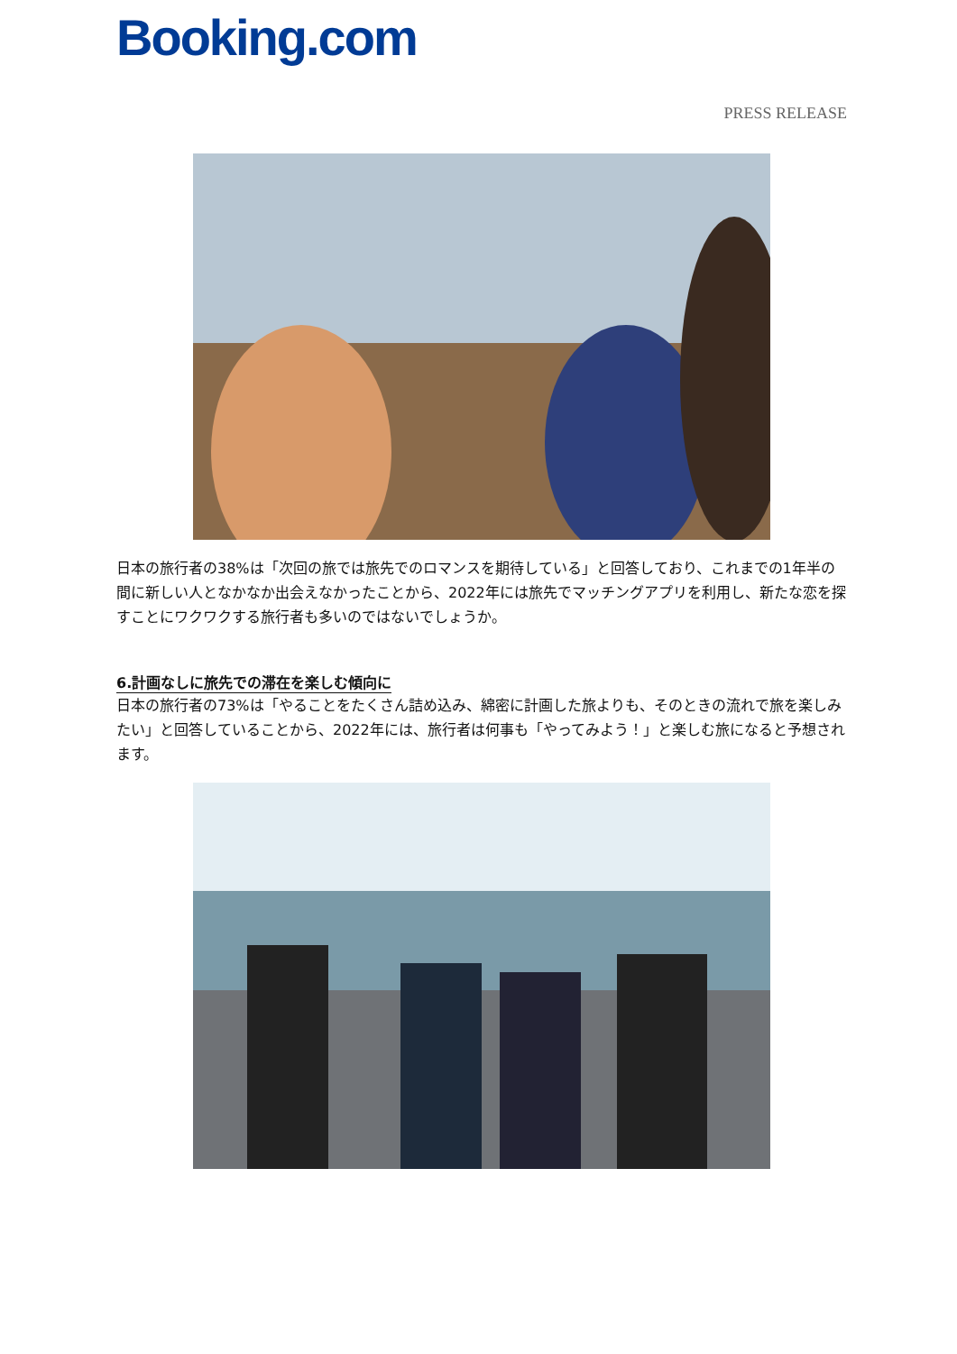Booking.com
PRESS RELEASE
日本の旅行者の38%は「次回の旅では旅先でのロマンスを期待している」と回答しており、これまでの1年半の間に新しい人となかなか出会えなかったことから、2022年には旅先でマッチングアプリを利用し、新たな恋を探すことにワクワクする旅行者も多いのではないでしょうか。
6.計画なしに旅先での滞在を楽しむ傾向に
日本の旅行者の73%は「やることをたくさん詰め込み、綿密に計画した旅よりも、そのときの流れで旅を楽しみたい」と回答していることから、2022年には、旅行者は何事も「やってみよう！」と楽しむ旅になると予想されます。